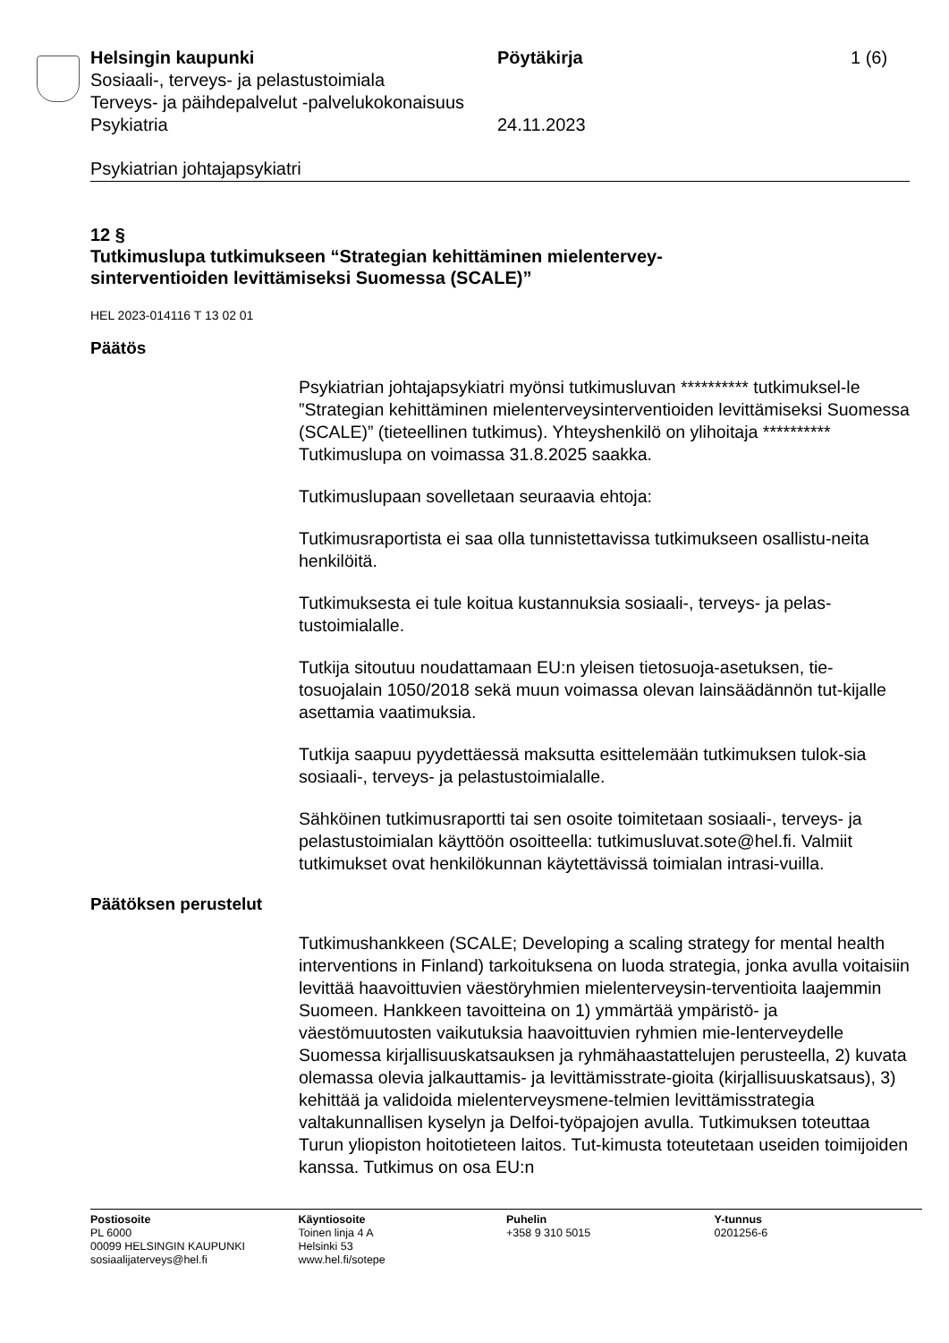Helsingin kaupunki Pöytäkirja 1 (6)
Sosiaali-, terveys- ja pelastustoimiala
Terveys- ja päihdepalvelut -palvelukokonaisuus
Psykiatria 24.11.2023
Psykiatrian johtajapsykiatri
12 §
Tutkimuslupa tutkimukseen “Strategian kehittäminen mielentervey-
sinterventioiden levittämiseksi Suomessa (SCALE)”
HEL 2023-014116 T 13 02 01
Päätös
Psykiatrian johtajapsykiatri myönsi tutkimusluvan ********** tutkimuksel-le ”Strategian kehittäminen mielenterveysinterventioiden levittämiseksi Suomessa (SCALE)” (tieteellinen tutkimus). Yhteyshenkilö on ylihoitaja ********** Tutkimuslupa on voimassa 31.8.2025 saakka.
Tutkimuslupaan sovelletaan seuraavia ehtoja:
Tutkimusraportista ei saa olla tunnistettavissa tutkimukseen osallistu-neita henkilöitä.
Tutkimuksesta ei tule koitua kustannuksia sosiaali-, terveys- ja pelas-tustoimialalle.
Tutkija sitoutuu noudattamaan EU:n yleisen tietosuoja-asetuksen, tie-tosuojalain 1050/2018 sekä muun voimassa olevan lainsäädännön tut-kijalle asettamia vaatimuksia.
Tutkija saapuu pyydettäessä maksutta esittelemään tutkimuksen tulok-sia sosiaali-, terveys- ja pelastustoimialalle.
Sähköinen tutkimusraportti tai sen osoite toimitetaan sosiaali-, terveys- ja pelastustoimialan käyttöön osoitteella: tutkimusluvat.sote@hel.fi. Valmiit tutkimukset ovat henkilökunnan käytettävissä toimialan intrasi-vuilla.
Päätöksen perustelut
Tutkimushankkeen (SCALE; Developing a scaling strategy for mental health interventions in Finland) tarkoituksena on luoda strategia, jonka avulla voitaisiin levittää haavoittuvien väestöryhmien mielenterveysin-terventioita laajemmin Suomeen. Hankkeen tavoitteina on 1) ymmärtää ympäristö- ja väestömuutosten vaikutuksia haavoittuvien ryhmien mie-lenterveydelle Suomessa kirjallisuuskatsauksen ja ryhmähaastattelujen perusteella, 2) kuvata olemassa olevia jalkauttamis- ja levittämisstrate-gioita (kirjallisuuskatsaus), 3) kehittää ja validoida mielenterveysmene-telmien levittämisstrategia valtakunnallisen kyselyn ja Delfoi-työpajojen avulla. Tutkimuksen toteuttaa Turun yliopiston hoitotieteen laitos. Tut-kimusta toteutetaan useiden toimijoiden kanssa. Tutkimus on osa EU:n
Postiosoite
PL 6000
00099 HELSINGIN KAUPUNKI
sosiaalijaterveys@hel.fi
Käyntiosoite
Toinen linja 4 A
Helsinki 53
www.hel.fi/sotepe
Puhelin
+358 9 310 5015
Y-tunnus
0201256-6